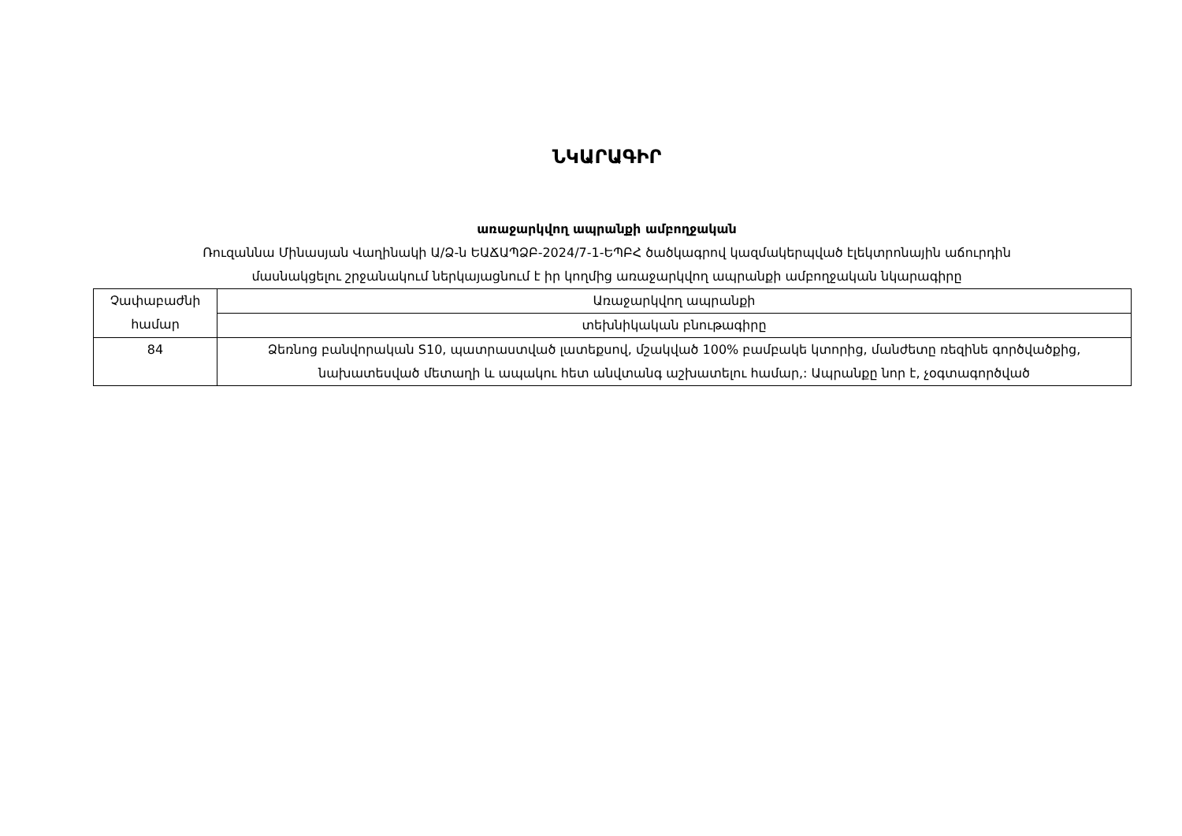ՆԿԱՐԱԳԻՐ
առաջարկվող ապրանքի ամբողջական
Ռուզաննա Մինասյան Վաղինակի Ա/Ձ-ն ԵԱՃԱՊՁԲ-2024/7-1-ԵՊԲՀ ծածկագրով կազմակերպված էլեկտրոնային աճուրդին
մասնակցելու շրջանակում ներկայացնում է իր կողմից առաջարկվող ապրանքի ամբողջական նկարագիրը
| Չափաբաժնի համար | Առաջարկվող ապրանքի |
| | տեխնիկական բնութագիրը |
| 84 | Ձեռնոց բանվորական S10, պատրաստված լատեքսով, մշակված 100% բամբակե կտորից, մանժետը ռեզինե գործվածքից, նախատեսված մետաղի և ապակու հետ անվտանգ աշխատելու համար,: Ապրանքը նոր է, չօգտագործված |